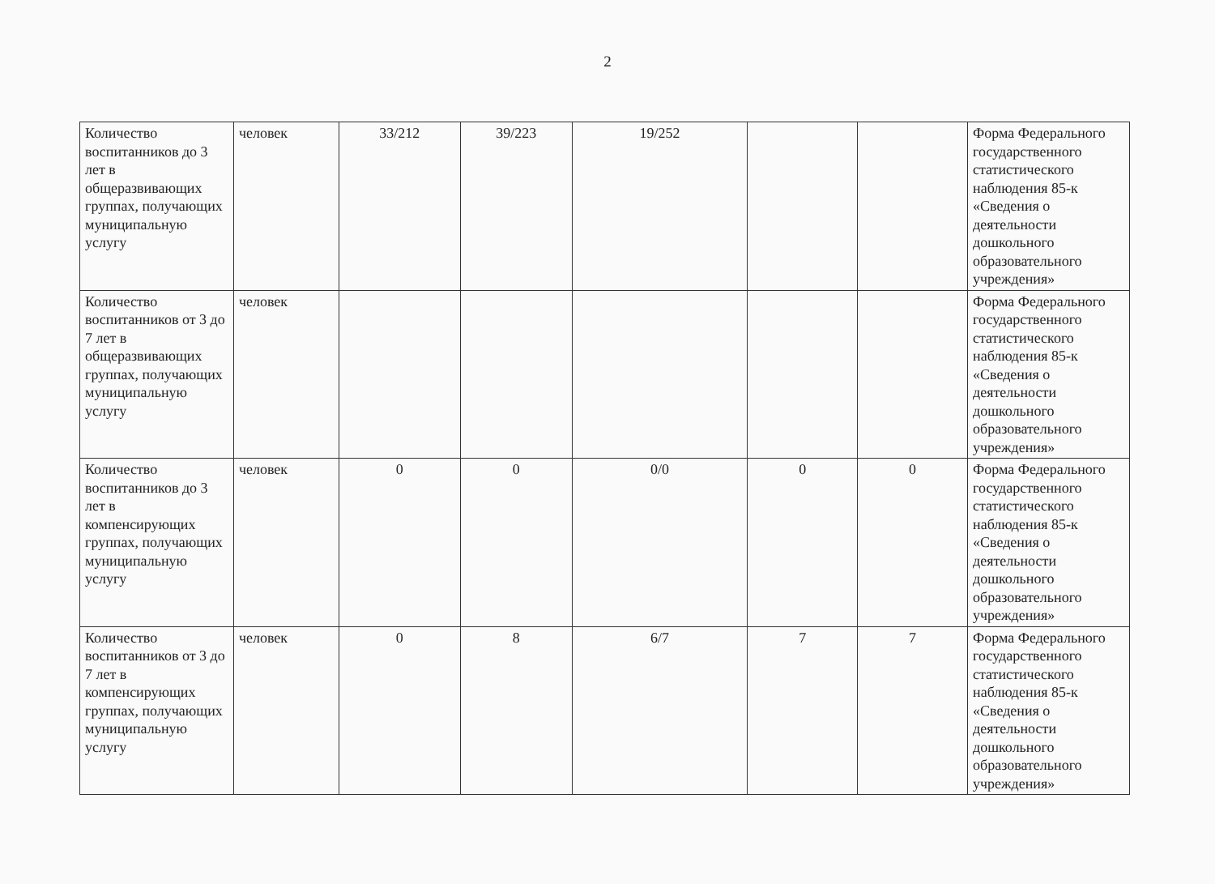2
| Количество воспитанников до 3 лет в общеразвивающих группах, получающих муниципальную услугу | человек | 33/212 | 39/223 | 19/252 | | | Форма Федерального государственного статистического наблюдения 85-к «Сведения о деятельности дошкольного образовательного учреждения» |
| Количество воспитанников от 3 до 7 лет в общеразвивающих группах, получающих муниципальную услугу | человек | | | | | | Форма Федерального государственного статистического наблюдения 85-к «Сведения о деятельности дошкольного образовательного учреждения» |
| Количество воспитанников до 3 лет в компенсирующих группах, получающих муниципальную услугу | человек | 0 | 0 | 0/0 | 0 | 0 | Форма Федерального государственного статистического наблюдения 85-к «Сведения о деятельности дошкольного образовательного учреждения» |
| Количество воспитанников от 3 до 7 лет в компенсирующих группах, получающих муниципальную услугу | человек | 0 | 8 | 6/7 | 7 | 7 | Форма Федерального государственного статистического наблюдения 85-к «Сведения о деятельности дошкольного образовательного учреждения» |